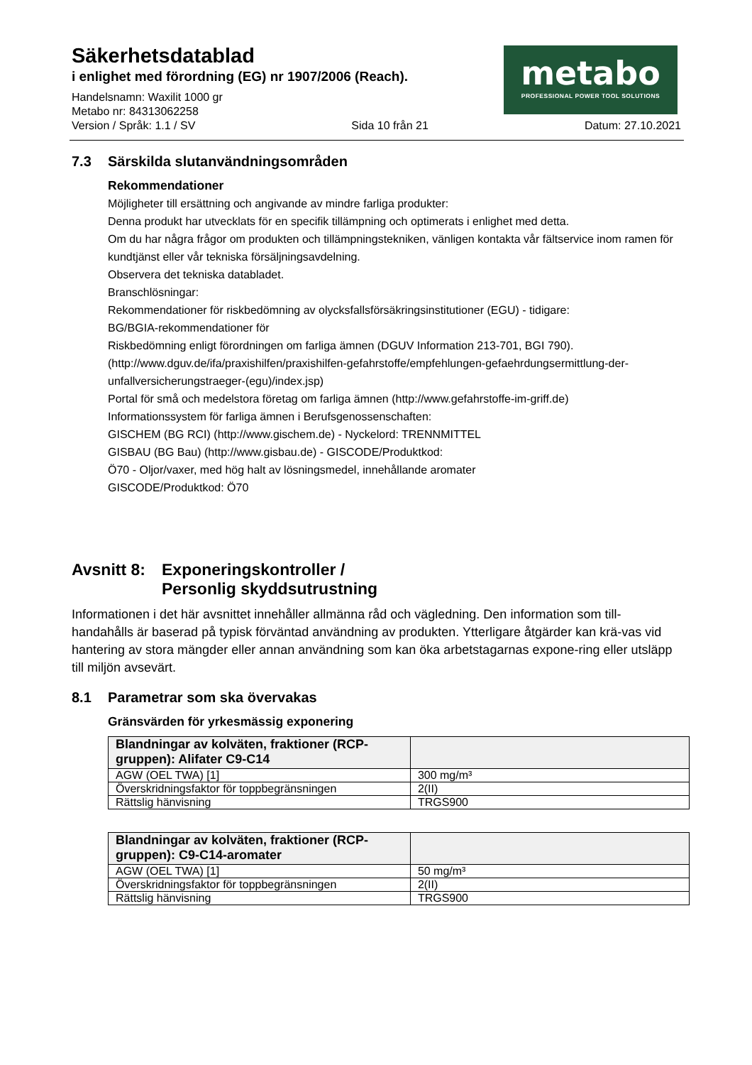Säkerhetsdatablad
i enlighet med förordning (EG) nr 1907/2006 (Reach).
metabo
PROFESSIONAL POWER TOOL SOLUTIONS
Handelsnamn: Waxilit 1000 gr
Metabo nr: 84313062258
Version / Språk: 1.1 / SV Sida 10 från 21 Datum: 27.10.2021
7.3 Särskilda slutanvändningsområden
Rekommendationer
Möjligheter till ersättning och angivande av mindre farliga produkter:
Denna produkt har utvecklats för en specifik tillämpning och optimerats i enlighet med detta.
Om du har några frågor om produkten och tillämpningstekniken, vänligen kontakta vår fältservice inom ramen för
kundtjänst eller vår tekniska försäljningsavdelning.
Observera det tekniska databladet.
Branschlösningar:
Rekommendationer för riskbedömning av olycksfallsförsäkringsinstitutioner (EGU) - tidigare:
BG/BGIA-rekommendationer för
Riskbedömning enligt förordningen om farliga ämnen (DGUV Information 213-701, BGI 790).
(http://www.dguv.de/ifa/praxishilfen/praxishilfen-gefahrstoffe/empfehlungen-gefaehrdungsermittlung-der-unfallversicherungstraeger-(egu)/index.jsp)
Portal för små och medelstora företag om farliga ämnen (http://www.gefahrstoffe-im-griff.de)
Informationssystem för farliga ämnen i Berufsgenossenschaften:
GISCHEM (BG RCI) (http://www.gischem.de) - Nyckelord: TRENNMITTEL
GISBAU (BG Bau) (http://www.gisbau.de) - GISCODE/Produktkod:
Ö70 - Oljor/vaxer, med hög halt av lösningsmedel, innehållande aromater
GISCODE/Produktkod: Ö70
Avsnitt 8: Exponeringskontroller /
Personlig skyddsutrustning
Informationen i det här avsnittet innehåller allmänna råd och vägledning. Den information som till-handahålls är baserad på typisk förväntad användning av produkten. Ytterligare åtgärder kan krä-vas vid hantering av stora mängder eller annan användning som kan öka arbetstagarnas expone-ring eller utsläpp till miljön avsevärt.
8.1 Parametrar som ska övervakas
Gränsvärden för yrkesmässig exponering
| Blandningar av kolväten, fraktioner (RCP-gruppen): Alifater C9-C14 | |
| --- | --- |
| AGW (OEL TWA) [1] | 300 mg/m³ |
| Överskridningsfaktor för toppbegränsningen | 2(II) |
| Rättslig hänvisning | TRGS900 |
| Blandningar av kolväten, fraktioner (RCP-gruppen): C9-C14-aromater | |
| --- | --- |
| AGW (OEL TWA) [1] | 50 mg/m³ |
| Överskridningsfaktor för toppbegränsningen | 2(II) |
| Rättslig hänvisning | TRGS900 |